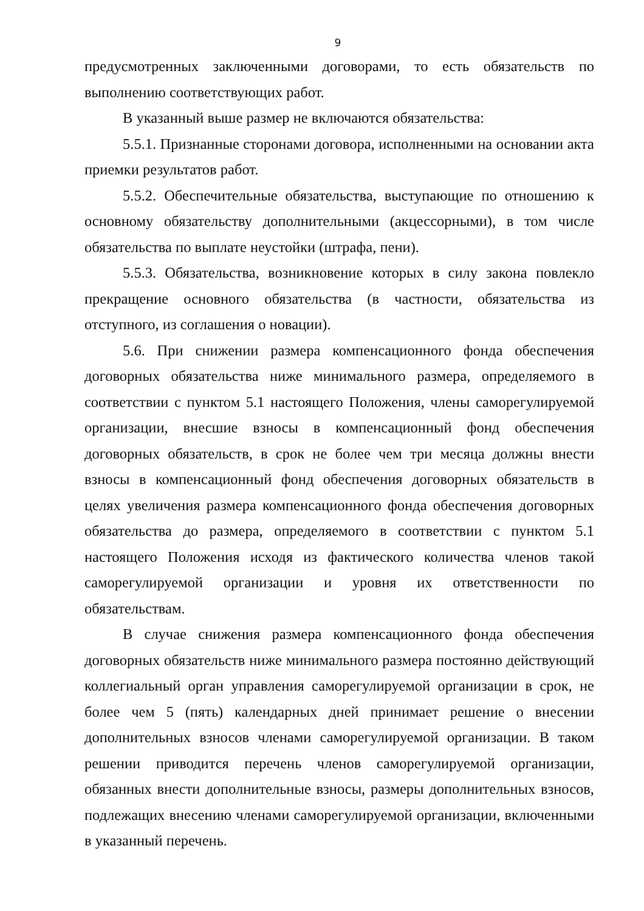9
предусмотренных заключенными договорами, то есть обязательств по выполнению соответствующих работ.
В указанный выше размер не включаются обязательства:
5.5.1. Признанные сторонами договора, исполненными на основании акта приемки результатов работ.
5.5.2. Обеспечительные обязательства, выступающие по отношению к основному обязательству дополнительными (акцессорными), в том числе обязательства по выплате неустойки (штрафа, пени).
5.5.3. Обязательства, возникновение которых в силу закона повлекло прекращение основного обязательства (в частности, обязательства из отступного, из соглашения о новации).
5.6. При снижении размера компенсационного фонда обеспечения договорных обязательства ниже минимального размера, определяемого в соответствии с пунктом 5.1 настоящего Положения, члены саморегулируемой организации, внесшие взносы в компенсационный фонд обеспечения договорных обязательств, в срок не более чем три месяца должны внести взносы в компенсационный фонд обеспечения договорных обязательств в целях увеличения размера компенсационного фонда обеспечения договорных обязательства до размера, определяемого в соответствии с пунктом 5.1 настоящего Положения исходя из фактического количества членов такой саморегулируемой организации и уровня их ответственности по обязательствам.
В случае снижения размера компенсационного фонда обеспечения договорных обязательств ниже минимального размера постоянно действующий коллегиальный орган управления саморегулируемой организации в срок, не более чем 5 (пять) календарных дней принимает решение о внесении дополнительных взносов членами саморегулируемой организации. В таком решении приводится перечень членов саморегулируемой организации, обязанных внести дополнительные взносы, размеры дополнительных взносов, подлежащих внесению членами саморегулируемой организации, включенными в указанный перечень.